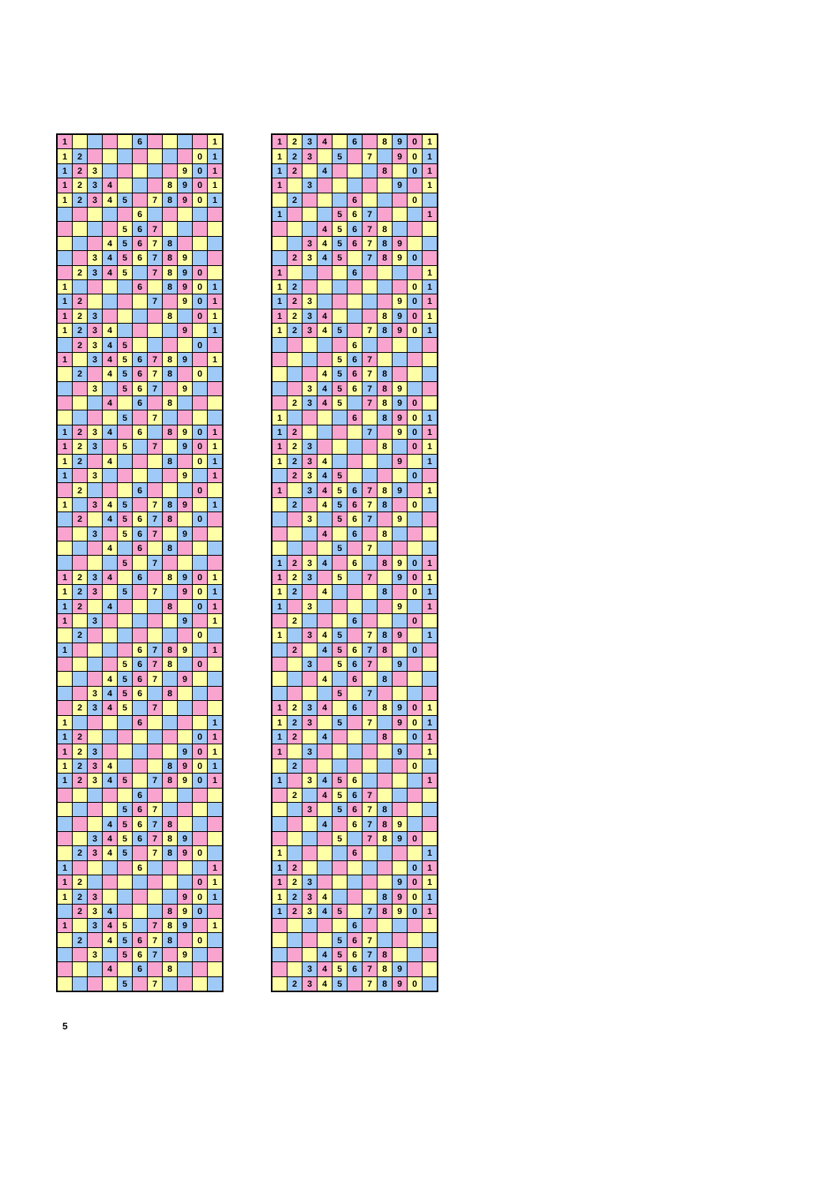| 1 | | | | | 6 | | | | | 1 |
| 1 | 2 | | | | | | | | 0 | 1 |
| 1 | 2 | 3 | | | | | | 9 | 0 | 1 |
| 1 | 2 | 3 | 4 | | | | 8 | 9 | 0 | 1 |
| 1 | 2 | 3 | 4 | 5 | | 7 | 8 | 9 | 0 | 1 |
| | | | | | 6 | | | | | |
| | | | | 5 | 6 | 7 | | | | |
| | | | 4 | 5 | 6 | 7 | 8 | | | |
| | | 3 | 4 | 5 | 6 | 7 | 8 | 9 | | |
| | 2 | 3 | 4 | 5 | | 7 | 8 | 9 | 0 | |
| 1 | | | | | 6 | | 8 | 9 | 0 | 1 |
| 1 | 2 | | | | | 7 | | 9 | 0 | 1 |
| 1 | 2 | 3 | | | | | 8 | | 0 | 1 |
| 1 | 2 | 3 | 4 | | | | | 9 | | 1 |
| | 2 | 3 | 4 | 5 | | | | | 0 | |
| 1 | | 3 | 4 | 5 | 6 | 7 | 8 | 9 | | 1 |
| | 2 | | 4 | 5 | 6 | 7 | 8 | | 0 | |
| | | 3 | | 5 | 6 | 7 | | 9 | | |
| | | | 4 | | 6 | | 8 | | | |
| | | | | 5 | | 7 | | | | |
| 1 | 2 | 3 | 4 | | 6 | | 8 | 9 | 0 | 1 |
| 1 | 2 | 3 | | 5 | | 7 | | 9 | 0 | 1 |
| 1 | 2 | | 4 | | | | 8 | | 0 | 1 |
| 1 | | 3 | | | | | | 9 | | 1 |
| | 2 | | | | 6 | | | | 0 | |
| 1 | | 3 | 4 | 5 | | 7 | 8 | 9 | | 1 |
| | 2 | | 4 | 5 | 6 | 7 | 8 | | 0 | |
| | | 3 | | 5 | 6 | 7 | | 9 | | |
| | | | 4 | | 6 | | 8 | | | |
| | | | | 5 | | 7 | | | | |
| 1 | 2 | 3 | 4 | | 6 | | 8 | 9 | 0 | 1 |
| 1 | 2 | 3 | | 5 | | 7 | | 9 | 0 | 1 |
| 1 | 2 | | 4 | | | | 8 | | 0 | 1 |
| 1 | | 3 | | | | | | 9 | | 1 |
| | 2 | | | | | | | | 0 | |
| 1 | | | | | 6 | 7 | 8 | 9 | | 1 |
| | | | | 5 | 6 | 7 | 8 | | 0 | |
| | | | 4 | 5 | 6 | 7 | | 9 | | |
| | | 3 | 4 | 5 | 6 | | 8 | | | |
| | 2 | 3 | 4 | 5 | | 7 | | | | |
| 1 | | | | | 6 | | | | | 1 |
| 1 | 2 | | | | | | | | 0 | 1 |
| 1 | 2 | 3 | | | | | | 9 | 0 | 1 |
| 1 | 2 | 3 | 4 | | | | 8 | 9 | 0 | 1 |
| 1 | 2 | 3 | 4 | 5 | | 7 | 8 | 9 | 0 | 1 |
| | | | | | 6 | | | | | |
| | | | | 5 | 6 | 7 | | | | |
| | | | 4 | 5 | 6 | 7 | 8 | | | |
| | | 3 | 4 | 5 | 6 | 7 | 8 | 9 | | |
| | 2 | 3 | 4 | 5 | | 7 | 8 | 9 | 0 | |
| 1 | | | | | 6 | | | | | 1 |
| 1 | 2 | | | | | | | | 0 | 1 |
| 1 | 2 | 3 | | | | | | 9 | 0 | 1 |
| | 2 | 3 | 4 | | | | 8 | 9 | 0 | |
| 1 | | 3 | 4 | 5 | | 7 | 8 | 9 | | 1 |
| | 2 | | 4 | 5 | 6 | 7 | 8 | | 0 | |
| | | 3 | | 5 | 6 | 7 | | 9 | | |
| | | | 4 | | 6 | | 8 | | | |
| | | | | 5 | | 7 | | | | |
| 1 | 2 | 3 | 4 | | 6 | | 8 | 9 | 0 | 1 |
| 1 | 2 | 3 | | 5 | | 7 | | 9 | 0 | 1 |
| 1 | 2 | | 4 | | | | 8 | | 0 | 1 |
| 1 | | 3 | | | | | | 9 | | 1 |
| | 2 | | | | 6 | | | | 0 | |
| 1 | | | | 5 | 6 | 7 | | | | 1 |
| | | | 4 | 5 | 6 | 7 | 8 | | | |
| | | 3 | 4 | 5 | 6 | 7 | 8 | 9 | | |
| | 2 | 3 | 4 | 5 | | 7 | 8 | 9 | 0 | |
| 1 | | | | | 6 | | | | | 1 |
| 1 | 2 | | | | | | | | 0 | 1 |
| 1 | 2 | 3 | | | | | | 9 | 0 | 1 |
| 1 | 2 | 3 | 4 | | | | 8 | 9 | 0 | 1 |
| 1 | 2 | 3 | 4 | 5 | | 7 | 8 | 9 | 0 | 1 |
| | | | | | 6 | | | | | |
| | | | | 5 | 6 | 7 | | | | |
| | | | 4 | 5 | 6 | 7 | 8 | | | |
| | | 3 | 4 | 5 | 6 | 7 | 8 | 9 | | |
| | 2 | 3 | 4 | 5 | | 7 | 8 | 9 | 0 | |
| 1 | | | | | 6 | | 8 | 9 | 0 | 1 |
| 1 | 2 | | | | | 7 | | 9 | 0 | 1 |
| 1 | 2 | 3 | | | | | 8 | | 0 | 1 |
| 1 | 2 | 3 | 4 | | | | | 9 | | 1 |
| | 2 | 3 | 4 | 5 | | | | | 0 | |
| 1 | | 3 | 4 | 5 | 6 | 7 | 8 | 9 | | 1 |
| | 2 | | 4 | 5 | 6 | 7 | 8 | | 0 | |
| | | 3 | | 5 | 6 | 7 | | 9 | | |
| | | | 4 | | 6 | | 8 | | | |
| | | | | 5 | | 7 | | | | |
| 1 | 2 | 3 | 4 | | 6 | | 8 | 9 | 0 | 1 |
| 1 | 2 | 3 | | 5 | | 7 | | 9 | 0 | 1 |
| 1 | 2 | | 4 | | | | 8 | | 0 | 1 |
| 1 | | 3 | | | | | | 9 | | 1 |
| | 2 | | | | 6 | | | | 0 | |
| 1 | | 3 | 4 | 5 | | 7 | 8 | 9 | | 1 |
| | 2 | | 4 | 5 | 6 | 7 | 8 | | 0 | |
| | | 3 | | 5 | 6 | 7 | | 9 | | |
| | | | 4 | | 6 | | 8 | | | |
| | | | | 5 | | 7 | | | | |
| 1 | 2 | 3 | 4 | | 6 | | 8 | 9 | 0 | 1 |
| 1 | 2 | 3 | | 5 | | 7 | | 9 | 0 | 1 |
| 1 | 2 | | 4 | | | | 8 | | 0 | 1 |
| 1 | | 3 | | | | | | 9 | | 1 |
| | 2 | | | | | | | | 0 | |
| 1 | | 3 | 4 | 5 | 6 | | | | | 1 |
| | 2 | | 4 | 5 | 6 | 7 | | | | |
| | | 3 | | 5 | 6 | 7 | 8 | | | |
| | | | 4 | | 6 | 7 | 8 | 9 | | |
| | | | | 5 | | 7 | 8 | 9 | 0 | |
| 1 | | | | | 6 | | | | | 1 |
| 1 | 2 | | | | | | | | 0 | 1 |
| 1 | 2 | 3 | | | | | | 9 | 0 | 1 |
| 1 | 2 | 3 | 4 | | | | 8 | 9 | 0 | 1 |
| 1 | 2 | 3 | 4 | 5 | | 7 | 8 | 9 | 0 | 1 |
| | | | | | 6 | | | | | |
| | | | | 5 | 6 | 7 | | | | |
| | | | 4 | 5 | 6 | 7 | 8 | | | |
| | | 3 | 4 | 5 | 6 | 7 | 8 | 9 | | |
| | 2 | 3 | 4 | 5 | | 7 | 8 | 9 | 0 | |
5